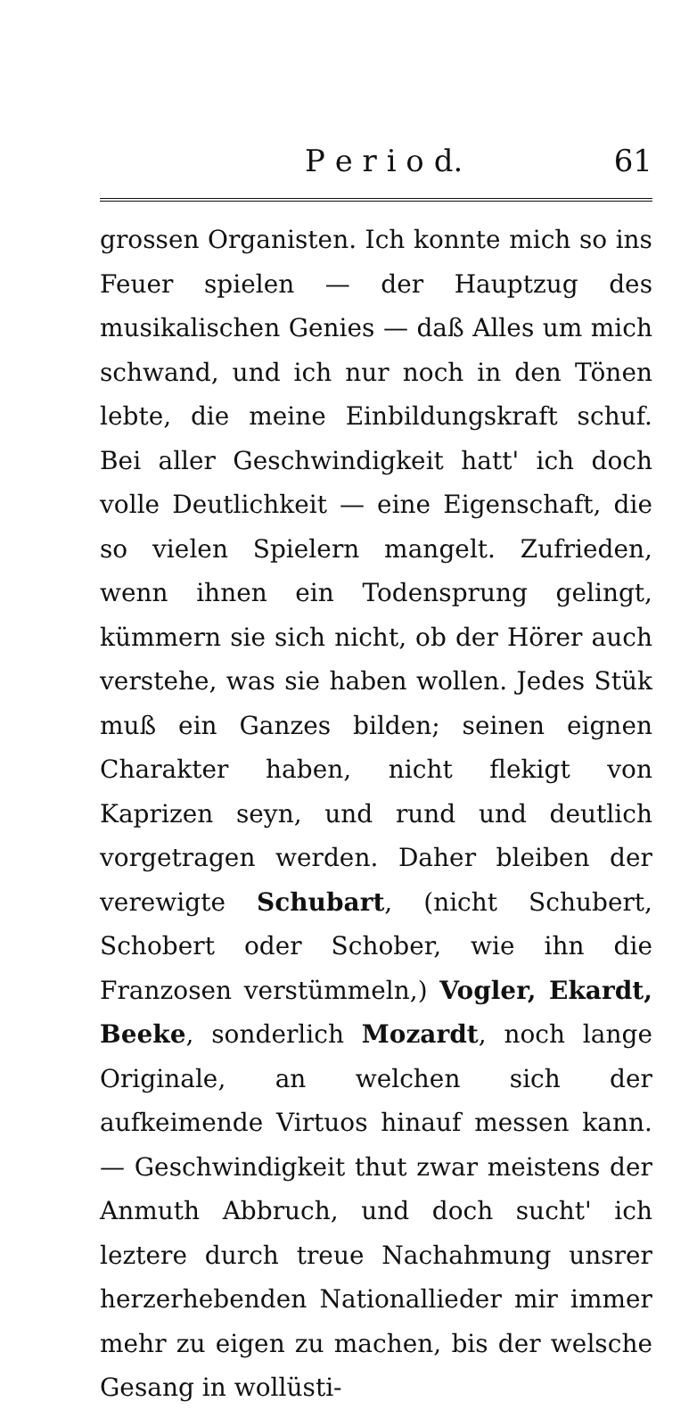P e r i o d. 61
grossen Organisten. Ich konnte mich so ins Feuer spielen — der Hauptzug des musikalischen Genies — daß Alles um mich schwand, und ich nur noch in den Tönen lebte, die meine Einbildungskraft schuf. Bei aller Geschwindigkeit hatt' ich doch volle Deutlichkeit — eine Eigenschaft, die so vielen Spielern mangelt. Zufrieden, wenn ihnen ein Todensprung gelingt, kümmern sie sich nicht, ob der Hörer auch verstehe, was sie haben wollen. Jedes Stük muß ein Ganzes bilden; seinen eignen Charakter haben, nicht flekigt von Kaprizen seyn, und rund und deutlich vorgetragen werden. Daher bleiben der verewigte Schubart, (nicht Schubert, Schobert oder Schober, wie ihn die Franzosen verstümmeln,) Vogler, Ekardt, Beeke, sonderlich Mozardt, noch lange Originale, an welchen sich der aufkeimende Virtuos hinauf messen kann. — Geschwindigkeit thut zwar meistens der Anmuth Abbruch, und doch sucht' ich leztere durch treue Nachahmung unsrer herzerhebenden Nationallieder mir immer mehr zu eigen zu machen, bis der welsche Gesang in wollüsti-